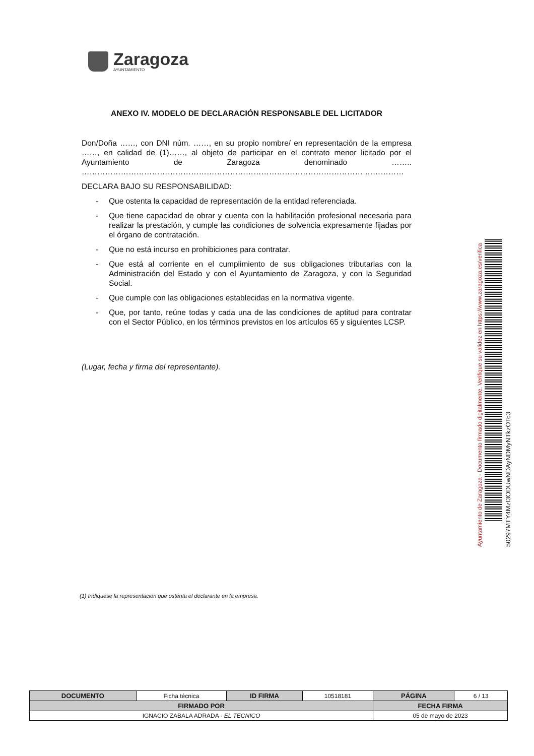Zaragoza
AYUNTAMIENTO
ANEXO IV. MODELO DE DECLARACIÓN RESPONSABLE DEL LICITADOR
Don/Doña ……, con DNI núm. ……, en su propio nombre/ en representación de la empresa ……, en calidad de (1)……, al objeto de participar en el contrato menor licitado por el Ayuntamiento de Zaragoza denominado …….. ……………………………………………………………………………………………… ……………
DECLARA BAJO SU RESPONSABILIDAD:
- Que ostenta la capacidad de representación de la entidad referenciada.
- Que tiene capacidad de obrar y cuenta con la habilitación profesional necesaria para realizar la prestación, y cumple las condiciones de solvencia expresamente fijadas por el órgano de contratación.
- Que no está incurso en prohibiciones para contratar.
- Que está al corriente en el cumplimiento de sus obligaciones tributarias con la Administración del Estado y con el Ayuntamiento de Zaragoza, y con la Seguridad Social.
- Que cumple con las obligaciones establecidas en la normativa vigente.
- Que, por tanto, reúne todas y cada una de las condiciones de aptitud para contratar con el Sector Público, en los términos previstos en los artículos 65 y siguientes LCSP.
(Lugar, fecha y firma del representante).
(1) Indíquese la representación que ostenta el declarante en la empresa.
Ayuntamiento de Zaragoza - Documento firmado digitalmente. Verifique su validez en https://www.zaragoza.es/verifica
50297MTY4MzI3ODUwNDAyNDMyNTkzOTc3
| DOCUMENTO | Ficha técnica | ID FIRMA | 10518181 | PÁGINA | 6 / 13 |
| FIRMADO POR | | | | FECHA FIRMA | |
| IGNACIO ZABALA ADRADA - EL TECNICO | | | | 05 de mayo de 2023 | |